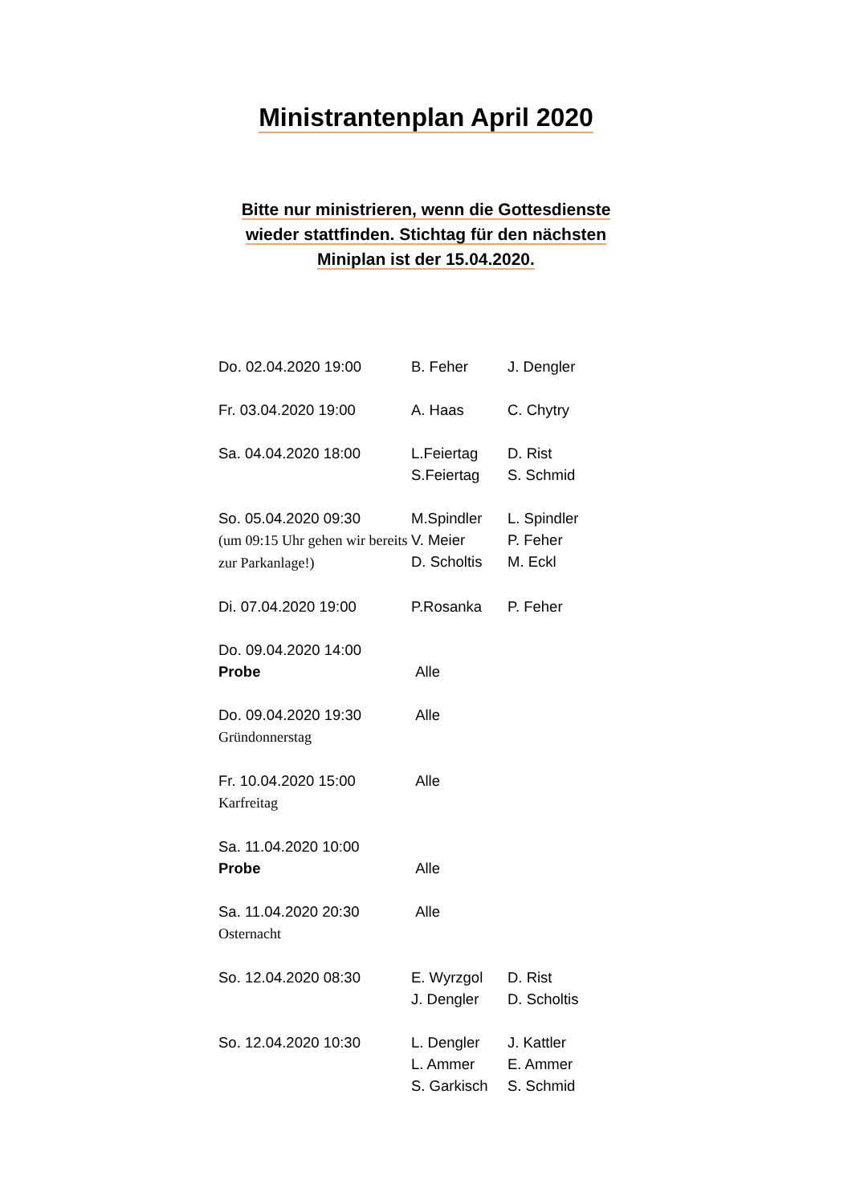Ministrantenplan April 2020
Bitte nur ministrieren, wenn die Gottesdienste wieder stattfinden. Stichtag für den nächsten Miniplan ist der 15.04.2020.
| Do. 02.04.2020 19:00 | B. Feher | J. Dengler |
| Fr. 03.04.2020 19:00 | A. Haas | C. Chytry |
| Sa. 04.04.2020 18:00 | L.Feiertag S.Feiertag | D. Rist S. Schmid |
| So. 05.04.2020 09:30 (um 09:15 Uhr gehen wir bereits zur Parkanlage!) | M.Spindler V. Meier D. Scholtis | L. Spindler P. Feher M. Eckl |
| Di. 07.04.2020 19:00 | P.Rosanka | P. Feher |
| Do. 09.04.2020 14:00 Probe | Alle | |
| Do. 09.04.2020 19:30 Gründonnerstag | Alle | |
| Fr. 10.04.2020 15:00 Karfreitag | Alle | |
| Sa. 11.04.2020 10:00 Probe | Alle | |
| Sa. 11.04.2020 20:30 Osternacht | Alle | |
| So. 12.04.2020 08:30 | E. Wyrzgol J. Dengler | D. Rist D. Scholtis |
| So. 12.04.2020 10:30 | L. Dengler L. Ammer S. Garkisch | J. Kattler E. Ammer S. Schmid |